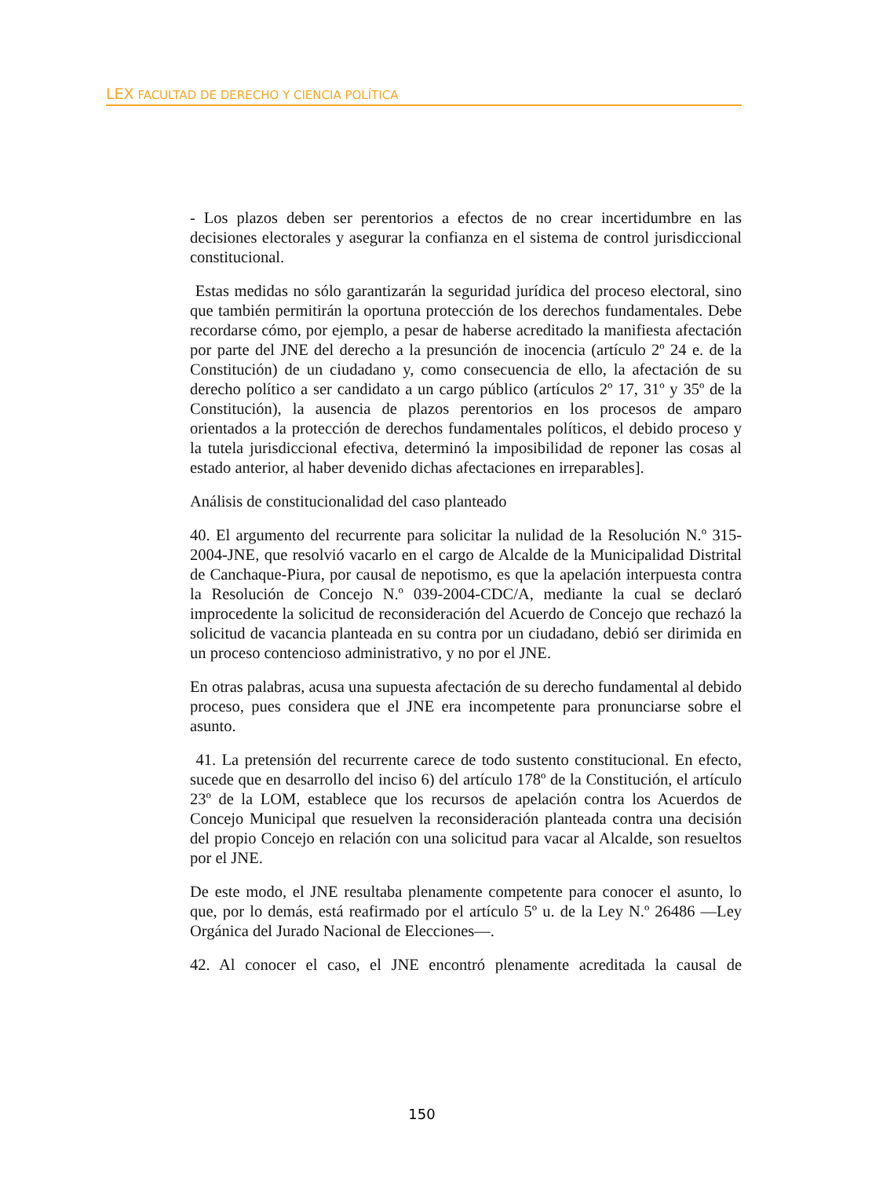LEX FACULTAD DE DERECHO Y CIENCIA POLÍTICA
- Los plazos deben ser perentorios a efectos de no crear incertidumbre en las decisiones electorales y asegurar la confianza en el sistema de control jurisdiccional constitucional.
Estas medidas no sólo garantizarán la seguridad jurídica del proceso electoral, sino que también permitirán la oportuna protección de los derechos fundamentales. Debe recordarse cómo, por ejemplo, a pesar de haberse acreditado la manifiesta afectación por parte del JNE del derecho a la presunción de inocencia (artículo 2º 24 e. de la Constitución) de un ciudadano y, como consecuencia de ello, la afectación de su derecho político a ser candidato a un cargo público (artículos 2º 17, 31º y 35º de la Constitución), la ausencia de plazos perentorios en los procesos de amparo orientados a la protección de derechos fundamentales políticos, el debido proceso y la tutela jurisdiccional efectiva, determinó la imposibilidad de reponer las cosas al estado anterior, al haber devenido dichas afectaciones en irreparables].
Análisis de constitucionalidad del caso planteado
40. El argumento del recurrente para solicitar la nulidad de la Resolución N.º 315-2004-JNE, que resolvió vacarlo en el cargo de Alcalde de la Municipalidad Distrital de Canchaque-Piura, por causal de nepotismo, es que la apelación interpuesta contra la Resolución de Concejo N.º 039-2004-CDC/A, mediante la cual se declaró improcedente la solicitud de reconsideración del Acuerdo de Concejo que rechazó la solicitud de vacancia planteada en su contra por un ciudadano, debió ser dirimida en un proceso contencioso administrativo, y no por el JNE.
En otras palabras, acusa una supuesta afectación de su derecho fundamental al debido proceso, pues considera que el JNE era incompetente para pronunciarse sobre el asunto.
41. La pretensión del recurrente carece de todo sustento constitucional. En efecto, sucede que en desarrollo del inciso 6) del artículo 178º de la Constitución, el artículo 23º de la LOM, establece que los recursos de apelación contra los Acuerdos de Concejo Municipal que resuelven la reconsideración planteada contra una decisión del propio Concejo en relación con una solicitud para vacar al Alcalde, son resueltos por el JNE.
De este modo, el JNE resultaba plenamente competente para conocer el asunto, lo que, por lo demás, está reafirmado por el artículo 5º u. de la Ley N.º 26486 —Ley Orgánica del Jurado Nacional de Elecciones—.
42. Al conocer el caso, el JNE encontró plenamente acreditada la causal de
150